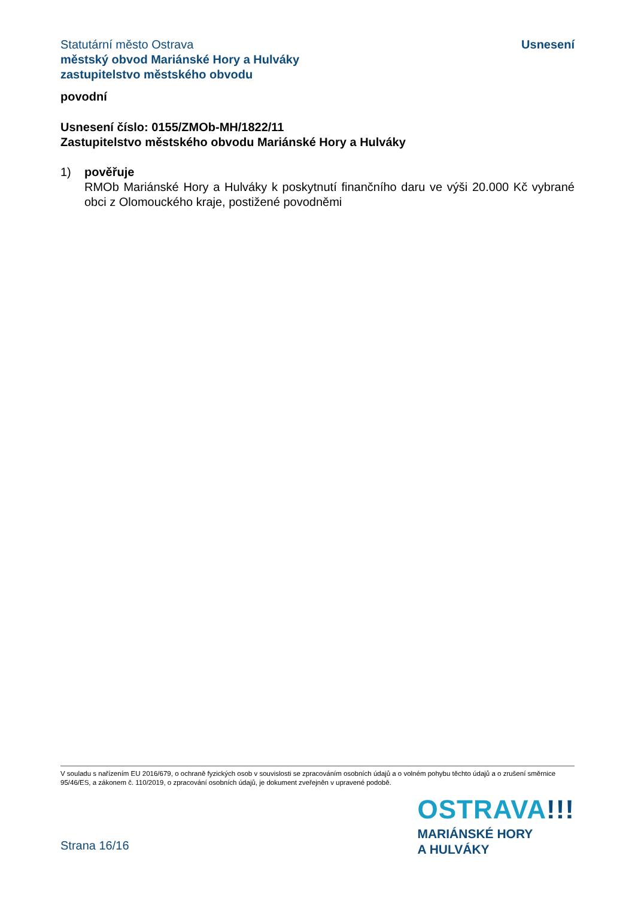Statutární město Ostrava
městský obvod Mariánské Hory a Hulváky
zastupitelstvo městského obvodu
Usnesení
povodní
Usnesení číslo: 0155/ZMOb-MH/1822/11
Zastupitelstvo městského obvodu Mariánské Hory a Hulváky
1) pověřuje
RMOb Mariánské Hory a Hulváky k poskytnutí finančního daru ve výši 20.000 Kč vybrané obci z Olomouckého kraje, postižené povodněmi
V souladu s nařízením EU 2016/679, o ochraně fyzických osob v souvislosti se zpracováním osobních údajů a o volném pohybu těchto údajů a o zrušení směrnice 95/46/ES, a zákonem č. 110/2019, o zpracování osobních údajů, je dokument zveřejněn v upravené podobě.
Strana 16/16
OSTRAVA!!!
MARIÁNSKÉ HORY
A HULVÁKY